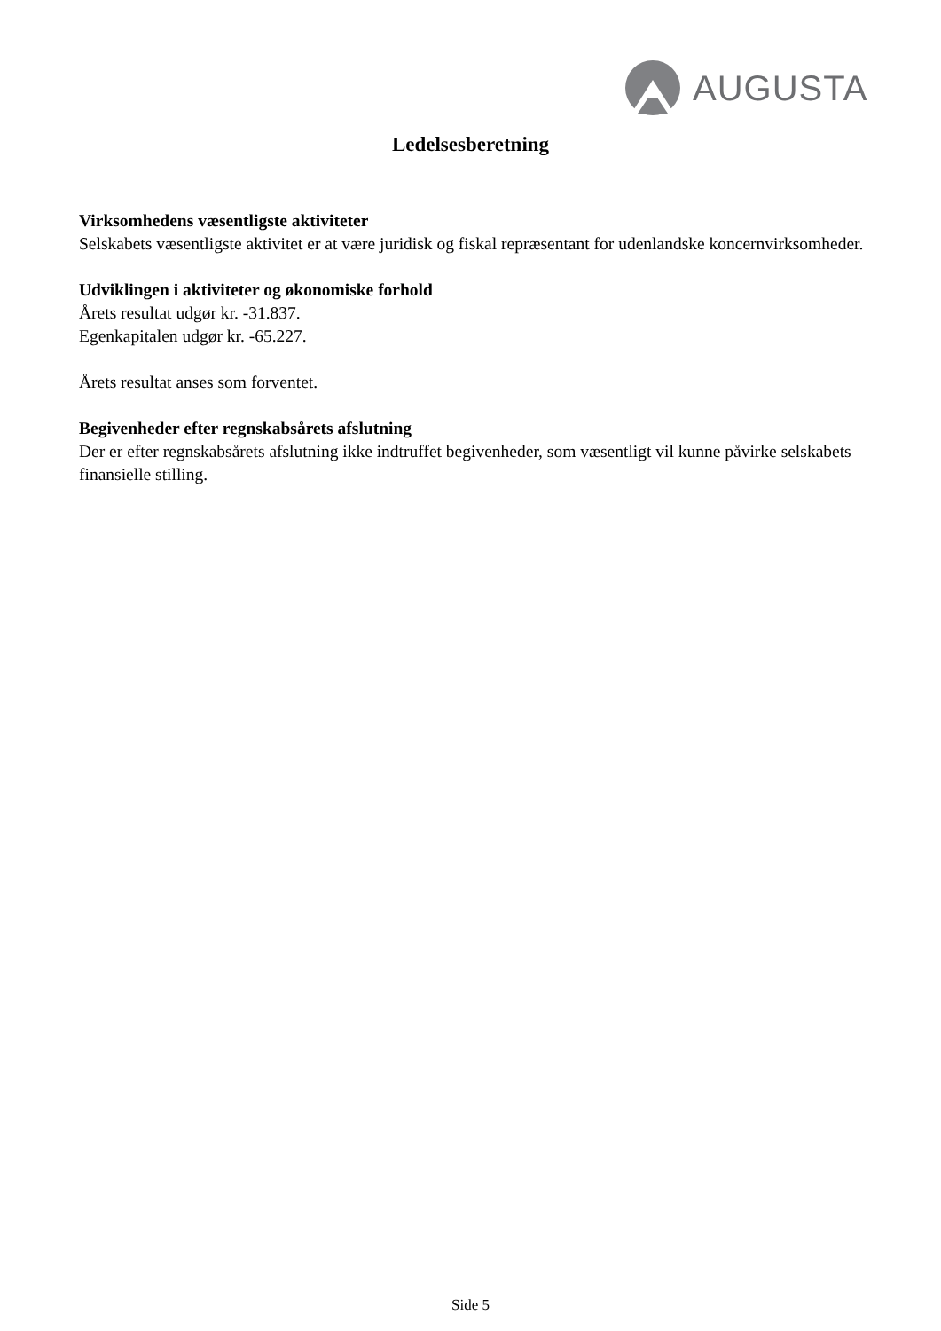AUGUSTA
Ledelsesberetning
Virksomhedens væsentligste aktiviteter
Selskabets væsentligste aktivitet er at være juridisk og fiskal repræsentant for udenlandske koncernvirksomheder.
Udviklingen i aktiviteter og økonomiske forhold
Årets resultat udgør kr. -31.837.
Egenkapitalen udgør kr. -65.227.
Årets resultat anses som forventet.
Begivenheder efter regnskabsårets afslutning
Der er efter regnskabsårets afslutning ikke indtruffet begivenheder, som væsentligt vil kunne påvirke selskabets finansielle stilling.
Side 5